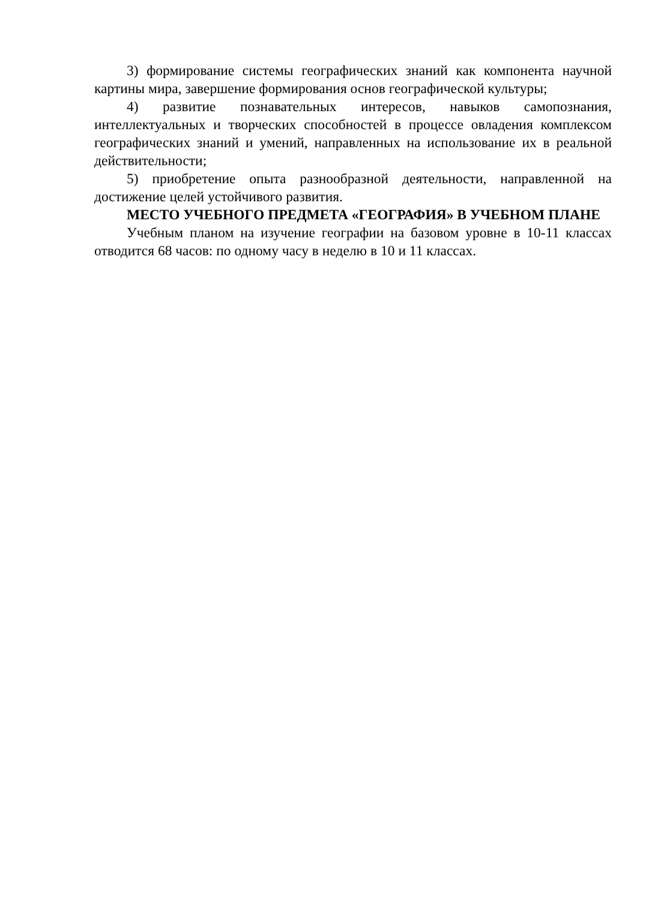3) формирование системы географических знаний как компонента научной картины мира, завершение формирования основ географической культуры;
4) развитие познавательных интересов, навыков самопознания, интеллектуальных и творческих способностей в процессе овладения комплексом географических знаний и умений, направленных на использование их в реальной действительности;
5) приобретение опыта разнообразной деятельности, направленной на достижение целей устойчивого развития.
МЕСТО УЧЕБНОГО ПРЕДМЕТА «ГЕОГРАФИЯ» В УЧЕБНОМ ПЛАНЕ
Учебным планом на изучение географии на базовом уровне в 10-11 классах отводится 68 часов: по одному часу в неделю в 10 и 11 классах.